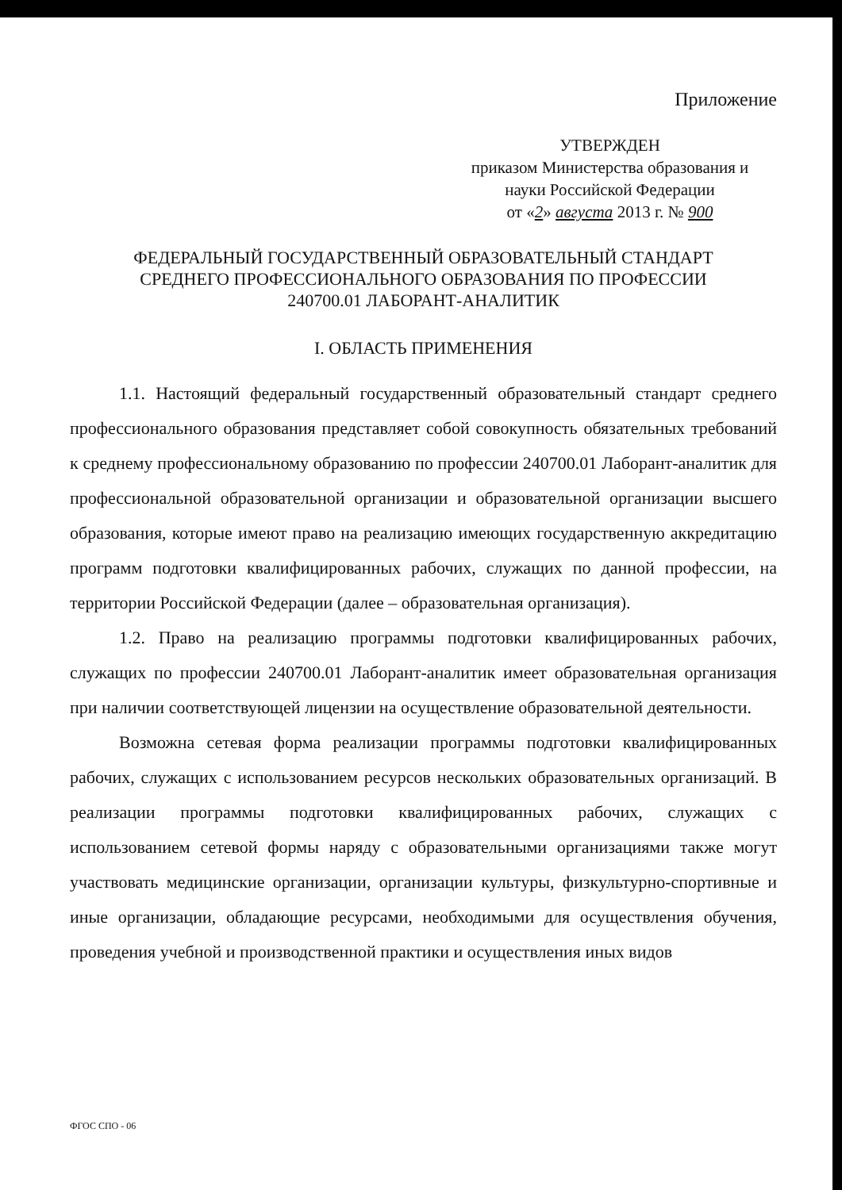Приложение
УТВЕРЖДЕН
приказом Министерства образования и
науки Российской Федерации
от «2» августа 2013 г. № 900
ФЕДЕРАЛЬНЫЙ ГОСУДАРСТВЕННЫЙ ОБРАЗОВАТЕЛЬНЫЙ СТАНДАРТ
СРЕДНЕГО ПРОФЕССИОНАЛЬНОГО ОБРАЗОВАНИЯ ПО ПРОФЕССИИ
240700.01 ЛАБОРАНТ-АНАЛИТИК
I. ОБЛАСТЬ ПРИМЕНЕНИЯ
1.1. Настоящий федеральный государственный образовательный стандарт среднего профессионального образования представляет собой совокупность обязательных требований к среднему профессиональному образованию по профессии 240700.01 Лаборант-аналитик для профессиональной образовательной организации и образовательной организации высшего образования, которые имеют право на реализацию имеющих государственную аккредитацию программ подготовки квалифицированных рабочих, служащих по данной профессии, на территории Российской Федерации (далее – образовательная организация).
1.2. Право на реализацию программы подготовки квалифицированных рабочих, служащих по профессии 240700.01 Лаборант-аналитик имеет образовательная организация при наличии соответствующей лицензии на осуществление образовательной деятельности.
Возможна сетевая форма реализации программы подготовки квалифицированных рабочих, служащих с использованием ресурсов нескольких образовательных организаций. В реализации программы подготовки квалифицированных рабочих, служащих с использованием сетевой формы наряду с образовательными организациями также могут участвовать медицинские организации, организации культуры, физкультурно-спортивные и иные организации, обладающие ресурсами, необходимыми для осуществления обучения, проведения учебной и производственной практики и осуществления иных видов
ФГОС СПО - 06